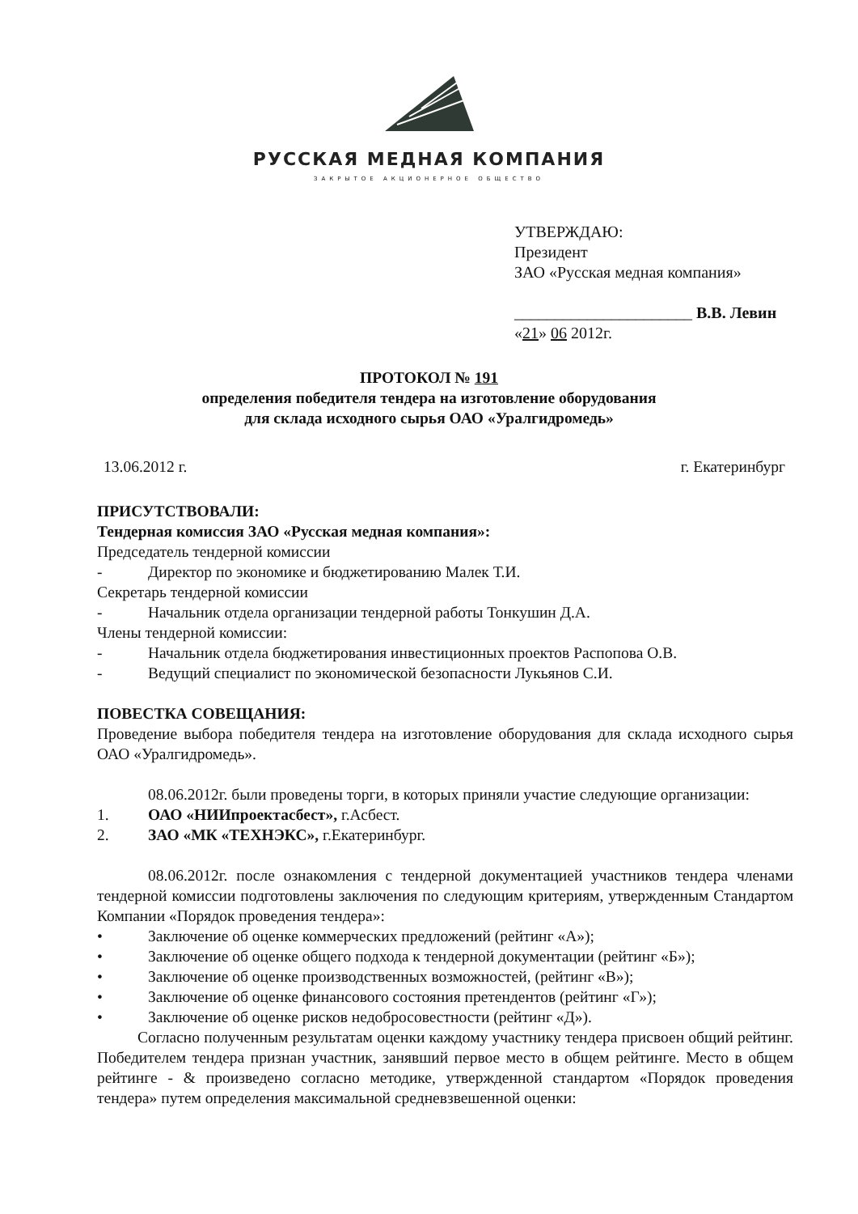РУССКАЯ МЕДНАЯ КОМПАНИЯ
ЗАКРЫТОЕ АКЦИОНЕРНОЕ ОБЩЕСТВО
УТВЕРЖДАЮ:
Президент
ЗАО «Русская медная компания»
______________________ В.В. Левин
«21» 06 2012г.
ПРОТОКОЛ № 191
определения победителя тендера на изготовление оборудования
для склада исходного сырья ОАО «Уралгидромедь»
13.06.2012 г. г. Екатеринбург
ПРИСУТСТВОВАЛИ:
Тендерная комиссия ЗАО «Русская медная компания»:
Председатель тендерной комиссии
- Директор по экономике и бюджетированию Малек Т.И.
Секретарь тендерной комиссии
- Начальник отдела организации тендерной работы Тонкушин Д.А.
Члены тендерной комиссии:
- Начальник отдела бюджетирования инвестиционных проектов Распопова О.В.
- Ведущий специалист по экономической безопасности Лукьянов С.И.
ПОВЕСТКА СОВЕЩАНИЯ:
Проведение выбора победителя тендера на изготовление оборудования для склада исходного сырья ОАО «Уралгидромедь».
08.06.2012г. были проведены торги, в которых приняли участие следующие организации:
1. ОАО «НИИпроектасбест», г.Асбест.
2. ЗАО «МК «ТЕХНЭКС», г.Екатеринбург.
08.06.2012г. после ознакомления с тендерной документацией участников тендера членами тендерной комиссии подготовлены заключения по следующим критериям, утвержденным Стандартом Компании «Порядок проведения тендера»:
• Заключение об оценке коммерческих предложений (рейтинг «А»);
• Заключение об оценке общего подхода к тендерной документации (рейтинг «Б»);
• Заключение об оценке производственных возможностей, (рейтинг «В»);
• Заключение об оценке финансового состояния претендентов (рейтинг «Г»);
• Заключение об оценке рисков недобросовестности (рейтинг «Д»).
Согласно полученным результатам оценки каждому участнику тендера присвоен общий рейтинг. Победителем тендера признан участник, занявший первое место в общем рейтинге. Место в общем рейтинге - & произведено согласно методике, утвержденной стандартом «Порядок проведения тендера» путем определения максимальной средневзвешенной оценки: